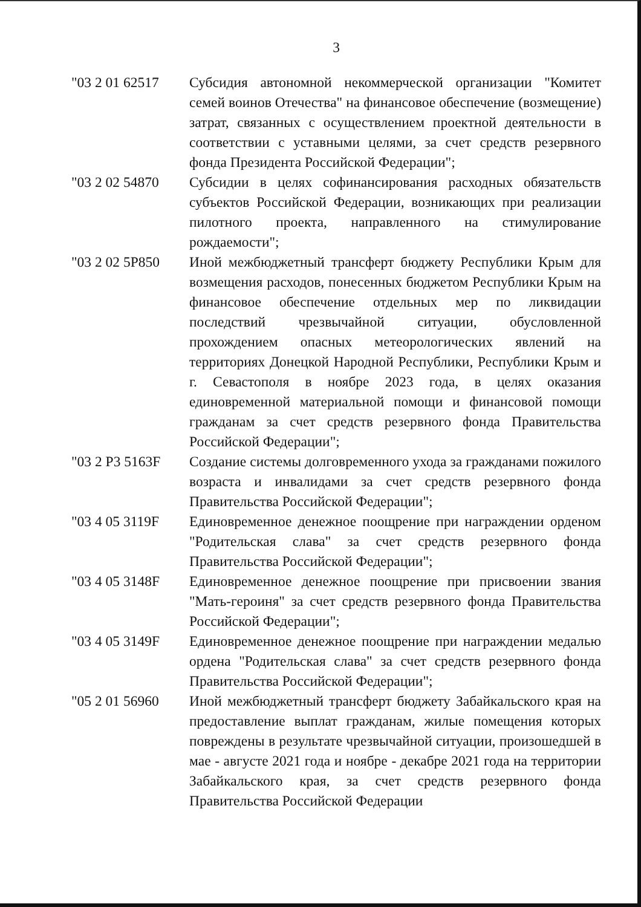3
"03 2 01 62517
Субсидия автономной некоммерческой организации "Комитет семей воинов Отечества" на финансовое обеспечение (возмещение) затрат, связанных с осуществлением проектной деятельности в соответствии с уставными целями, за счет средств резервного фонда Президента Российской Федерации";
"03 2 02 54870
Субсидии в целях софинансирования расходных обязательств субъектов Российской Федерации, возникающих при реализации пилотного проекта, направленного на стимулирование рождаемости";
"03 2 02 5P850
Иной межбюджетный трансферт бюджету Республики Крым для возмещения расходов, понесенных бюджетом Республики Крым на финансовое обеспечение отдельных мер по ликвидации последствий чрезвычайной ситуации, обусловленной прохождением опасных метеорологических явлений на территориях Донецкой Народной Республики, Республики Крым и г. Севастополя в ноябре 2023 года, в целях оказания единовременной материальной помощи и финансовой помощи гражданам за счет средств резервного фонда Правительства Российской Федерации";
"03 2 P3 5163F
Создание системы долговременного ухода за гражданами пожилого возраста и инвалидами за счет средств резервного фонда Правительства Российской Федерации";
"03 4 05 3119F
Единовременное денежное поощрение при награждении орденом "Родительская слава" за счет средств резервного фонда Правительства Российской Федерации";
"03 4 05 3148F
Единовременное денежное поощрение при присвоении звания "Мать-героиня" за счет средств резервного фонда Правительства Российской Федерации";
"03 4 05 3149F
Единовременное денежное поощрение при награждении медалью ордена "Родительская слава" за счет средств резервного фонда Правительства Российской Федерации";
"05 2 01 56960
Иной межбюджетный трансферт бюджету Забайкальского края на предоставление выплат гражданам, жилые помещения которых повреждены в результате чрезвычайной ситуации, произошедшей в мае - августе 2021 года и ноябре - декабре 2021 года на территории Забайкальского края, за счет средств резервного фонда Правительства Российской Федерации